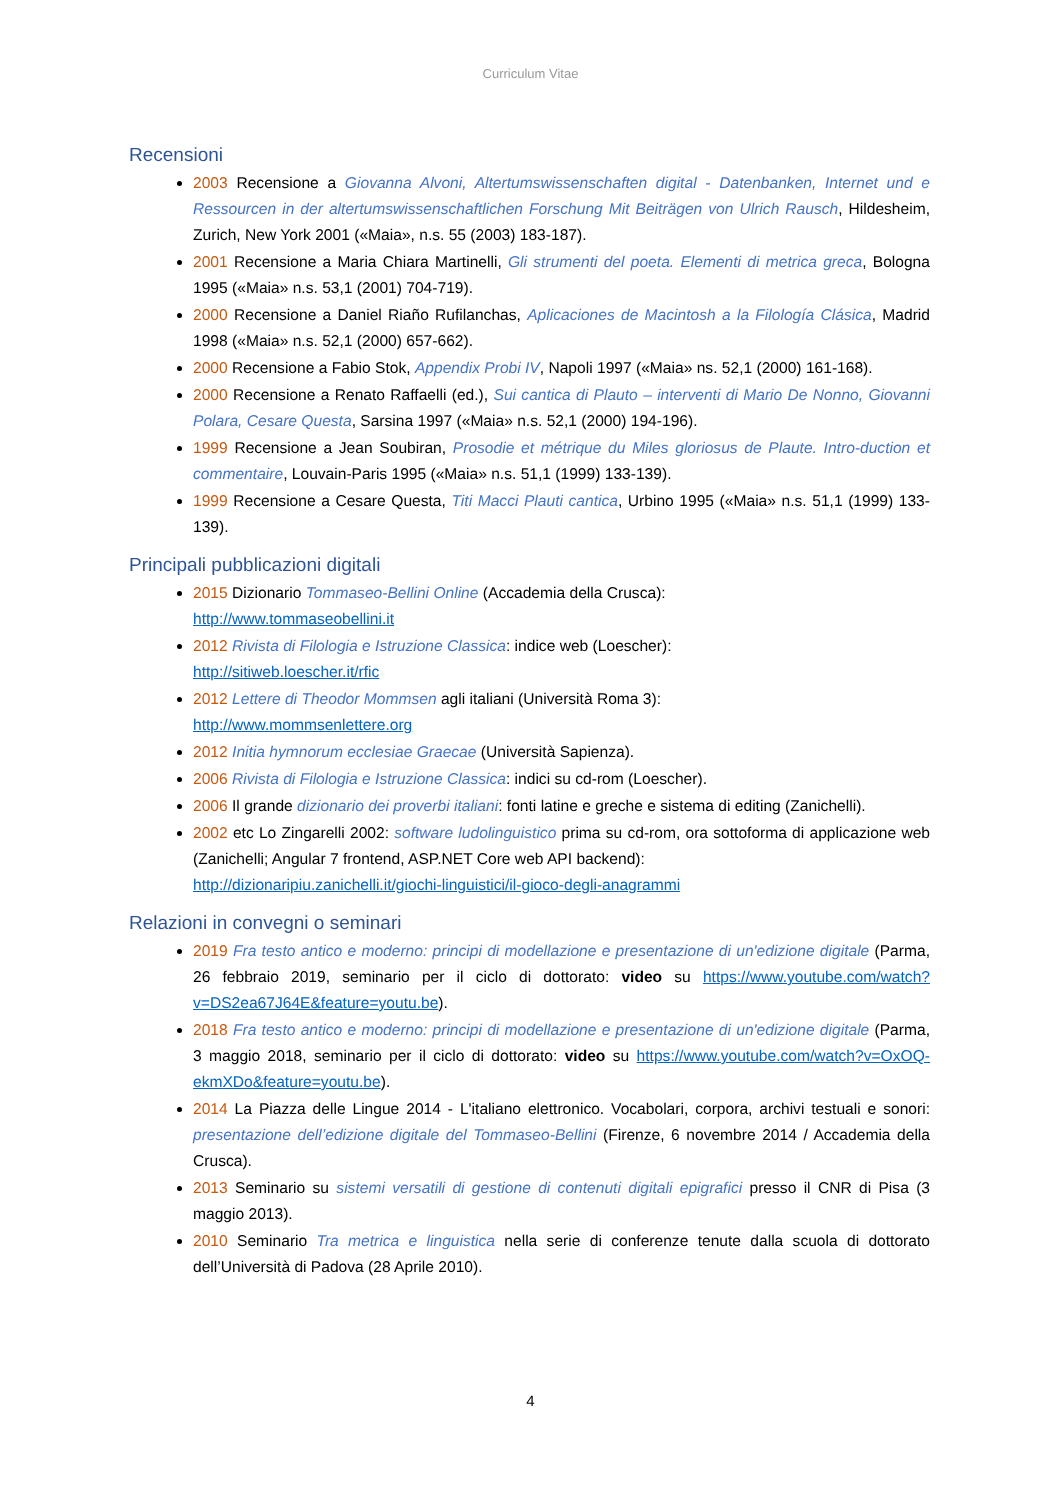Curriculum Vitae
Recensioni
2003 Recensione a Giovanna Alvoni, Altertumswissenschaften digital - Datenbanken, Internet und e Ressourcen in der altertumswissenschaftlichen Forschung Mit Beiträgen von Ulrich Rausch, Hildesheim, Zurich, New York 2001 («Maia», n.s. 55 (2003) 183-187).
2001 Recensione a Maria Chiara Martinelli, Gli strumenti del poeta. Elementi di metrica greca, Bologna 1995 («Maia» n.s. 53,1 (2001) 704-719).
2000 Recensione a Daniel Riaño Rufilanchas, Aplicaciones de Macintosh a la Filología Clásica, Madrid 1998 («Maia» n.s. 52,1 (2000) 657-662).
2000 Recensione a Fabio Stok, Appendix Probi IV, Napoli 1997 («Maia» ns. 52,1 (2000) 161-168).
2000 Recensione a Renato Raffaelli (ed.), Sui cantica di Plauto – interventi di Mario De Nonno, Giovanni Polara, Cesare Questa, Sarsina 1997 («Maia» n.s. 52,1 (2000) 194-196).
1999 Recensione a Jean Soubiran, Prosodie et métrique du Miles gloriosus de Plaute. Intro-duction et commentaire, Louvain-Paris 1995 («Maia» n.s. 51,1 (1999) 133-139).
1999 Recensione a Cesare Questa, Titi Macci Plauti cantica, Urbino 1995 («Maia» n.s. 51,1 (1999) 133-139).
Principali pubblicazioni digitali
2015 Dizionario Tommaseo-Bellini Online (Accademia della Crusca):
http://www.tommaseobellini.it
2012 Rivista di Filologia e Istruzione Classica: indice web (Loescher):
http://sitiweb.loescher.it/rfic
2012 Lettere di Theodor Mommsen agli italiani (Università Roma 3):
http://www.mommsenlettere.org
2012 Initia hymnorum ecclesiae Graecae (Università Sapienza).
2006 Rivista di Filologia e Istruzione Classica: indici su cd-rom (Loescher).
2006 Il grande dizionario dei proverbi italiani: fonti latine e greche e sistema di editing (Zanichelli).
2002 etc Lo Zingarelli 2002: software ludolinguistico prima su cd-rom, ora sottoforma di applicazione web (Zanichelli; Angular 7 frontend, ASP.NET Core web API backend):
http://dizionaripiu.zanichelli.it/giochi-linguistici/il-gioco-degli-anagrammi
Relazioni in convegni o seminari
2019 Fra testo antico e moderno: principi di modellazione e presentazione di un'edizione digitale (Parma, 26 febbraio 2019, seminario per il ciclo di dottorato: video su https://www.youtube.com/watch?v=DS2ea67J64E&feature=youtu.be).
2018 Fra testo antico e moderno: principi di modellazione e presentazione di un'edizione digitale (Parma, 3 maggio 2018, seminario per il ciclo di dottorato: video su https://www.youtube.com/watch?v=OxOQ-ekmXDo&feature=youtu.be).
2014 La Piazza delle Lingue 2014 - L'italiano elettronico. Vocabolari, corpora, archivi testuali e sonori: presentazione dell’edizione digitale del Tommaseo-Bellini (Firenze, 6 novembre 2014 / Accademia della Crusca).
2013 Seminario su sistemi versatili di gestione di contenuti digitali epigrafici presso il CNR di Pisa (3 maggio 2013).
2010 Seminario Tra metrica e linguistica nella serie di conferenze tenute dalla scuola di dottorato dell’Università di Padova (28 Aprile 2010).
4